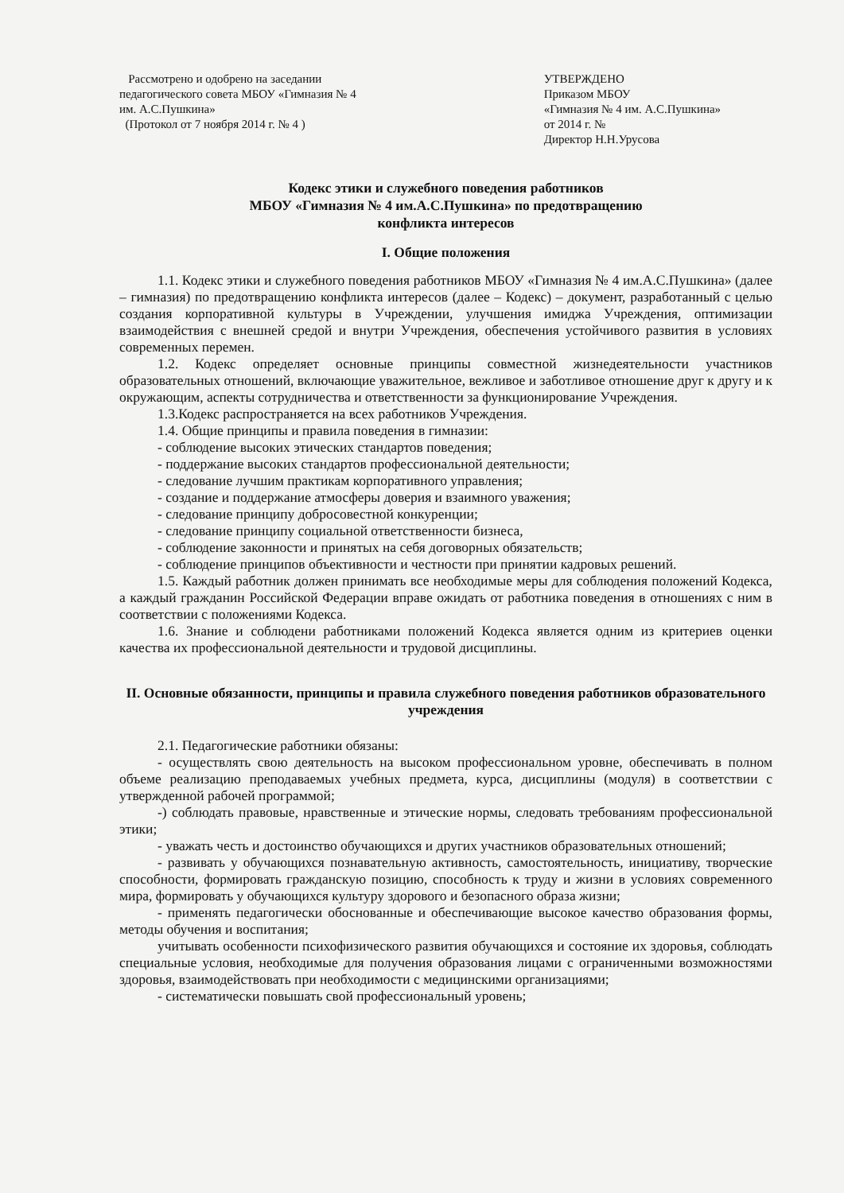Рассмотрено и одобрено на заседании
педагогического совета МБОУ «Гимназия № 4
им. А.С.Пушкина»
(Протокол от 7 ноября 2014 г. № 4 )
УТВЕРЖДЕНО
Приказом МБОУ
«Гимназия № 4 им. А.С.Пушкина»
от 2014 г. №
Директор Н.Н.Урусова
Кодекс этики и служебного поведения работников
МБОУ «Гимназия № 4 им.А.С.Пушкина» по предотвращению
конфликта интересов
I. Общие положения
1.1. Кодекс этики и служебного поведения работников МБОУ «Гимназия № 4 им.А.С.Пушкина» (далее – гимназия) по предотвращению конфликта интересов (далее – Кодекс) – документ, разработанный с целью создания корпоративной культуры в Учреждении, улучшения имиджа Учреждения, оптимизации взаимодействия с внешней средой и внутри Учреждения, обеспечения устойчивого развития в условиях современных перемен.
1.2. Кодекс определяет основные принципы совместной жизнедеятельности участников образовательных отношений, включающие уважительное, вежливое и заботливое отношение друг к другу и к окружающим, аспекты сотрудничества и ответственности за функционирование Учреждения.
1.3.Кодекс распространяется на всех работников Учреждения.
1.4. Общие принципы и правила поведения в гимназии:
- соблюдение высоких этических стандартов поведения;
- поддержание высоких стандартов профессиональной деятельности;
- следование лучшим практикам корпоративного управления;
- создание и поддержание атмосферы доверия и взаимного уважения;
- следование принципу добросовестной конкуренции;
- следование принципу социальной ответственности бизнеса,
- соблюдение законности и принятых на себя договорных обязательств;
- соблюдение принципов объективности и честности при принятии кадровых решений.
1.5. Каждый работник должен принимать все необходимые меры для соблюдения положений Кодекса, а каждый гражданин Российской Федерации вправе ожидать от работника поведения в отношениях с ним в соответствии с положениями Кодекса.
1.6. Знание и соблюдени работниками положений Кодекса является одним из критериев оценки качества их профессиональной деятельности и трудовой дисциплины.
II. Основные обязанности, принципы и правила служебного поведения работников образовательного учреждения
2.1. Педагогические работники обязаны:
- осуществлять свою деятельность на высоком профессиональном уровне, обеспечивать в полном объеме реализацию преподаваемых учебных предмета, курса, дисциплины (модуля) в соответствии с утвержденной рабочей программой;
-) соблюдать правовые, нравственные и этические нормы, следовать требованиям профессиональной этики;
- уважать честь и достоинство обучающихся и других участников образовательных отношений;
- развивать у обучающихся познавательную активность, самостоятельность, инициативу, творческие способности, формировать гражданскую позицию, способность к труду и жизни в условиях современного мира, формировать у обучающихся культуру здорового и безопасного образа жизни;
- применять педагогически обоснованные и обеспечивающие высокое качество образования формы, методы обучения и воспитания;
учитывать особенности психофизического развития обучающихся и состояние их здоровья, соблюдать специальные условия, необходимые для получения образования лицами с ограниченными возможностями здоровья, взаимодействовать при необходимости с медицинскими организациями;
- систематически повышать свой профессиональный уровень;